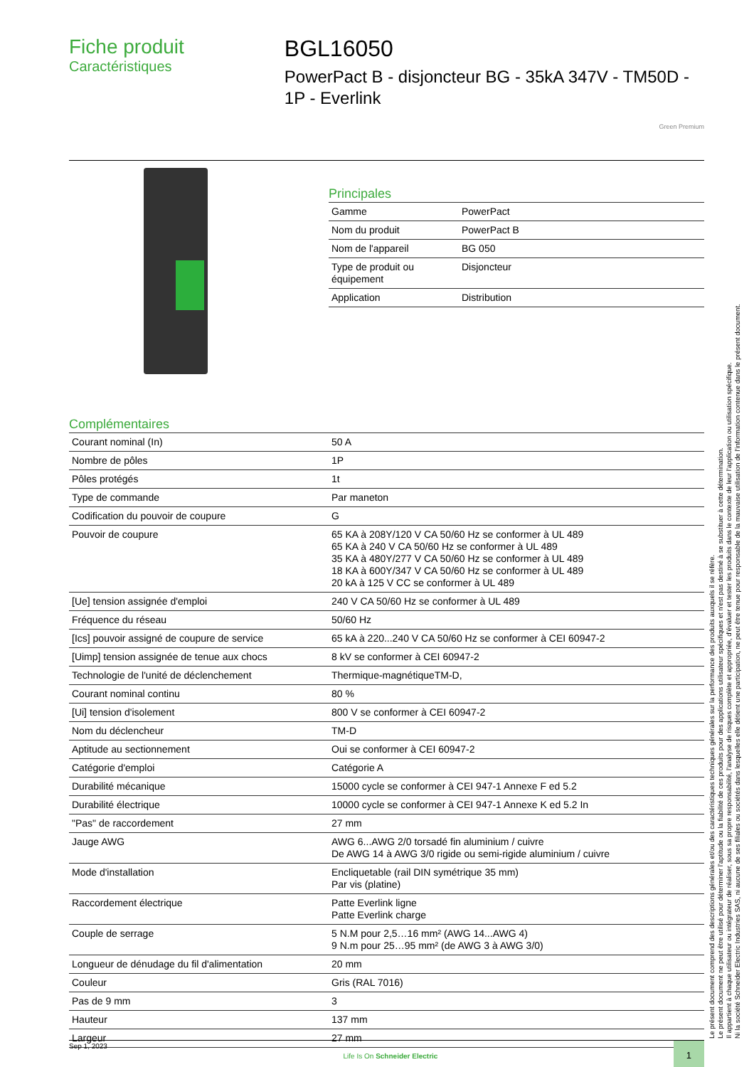Fiche produit
Caractéristiques
BGL16050
PowerPact B - disjoncteur BG - 35kA 347V - TM50D - 1P - Everlink
Green Premium
Principales
| Gamme | PowerPact |
| Nom du produit | PowerPact B |
| Nom de l'appareil | BG 050 |
| Type de produit ou équipement | Disjoncteur |
| Application | Distribution |
Complémentaires
| Courant nominal (In) | 50 A |
| Nombre de pôles | 1P |
| Pôles protégés | 1t |
| Type de commande | Par maneton |
| Codification du pouvoir de coupure | G |
| Pouvoir de coupure | 65 KA à 208Y/120 V CA 50/60 Hz se conformer à UL 489 65 KA à 240 V CA 50/60 Hz se conformer à UL 489 35 KA à 480Y/277 V CA 50/60 Hz se conformer à UL 489 18 KA à 600Y/347 V CA 50/60 Hz se conformer à UL 489 20 kA à 125 V CC se conformer à UL 489 |
| [Ue] tension assignée d'emploi | 240 V CA 50/60 Hz se conformer à UL 489 |
| Fréquence du réseau | 50/60 Hz |
| [Ics] pouvoir assigné de coupure de service | 65 kA à 220...240 V CA 50/60 Hz se conformer à CEI 60947-2 |
| [Uimp] tension assignée de tenue aux chocs | 8 kV se conformer à CEI 60947-2 |
| Technologie de l'unité de déclenchement | Thermique-magnétiqueTM-D, |
| Courant nominal continu | 80 % |
| [Ui] tension d'isolement | 800 V se conformer à CEI 60947-2 |
| Nom du déclencheur | TM-D |
| Aptitude au sectionnement | Oui se conformer à CEI 60947-2 |
| Catégorie d'emploi | Catégorie A |
| Durabilité mécanique | 15000 cycle se conformer à CEI 947-1 Annexe F ed 5.2 |
| Durabilité électrique | 10000 cycle se conformer à CEI 947-1 Annexe K ed 5.2 In |
| "Pas" de raccordement | 27 mm |
| Jauge AWG | AWG 6...AWG 2/0 torsadé fin aluminium / cuivre De AWG 14 à AWG 3/0 rigide ou semi-rigide aluminium / cuivre |
| Mode d'installation | Encliquetable (rail DIN symétrique 35 mm) Par vis (platine) |
| Raccordement électrique | Patte Everlink ligne Patte Everlink charge |
| Couple de serrage | 5 N.M pour 2,5…16 mm² (AWG 14...AWG 4) 9 N.m pour 25…95 mm² (de AWG 3 à AWG 3/0) |
| Longueur de dénudage du fil d'alimentation | 20 mm |
| Couleur | Gris (RAL 7016) |
| Pas de 9 mm | 3 |
| Hauteur | 137 mm |
| Largeur | 27 mm |
Le présent document comprend des descriptions générales et/ou des caractéristiques techniques générales sur la performance des produits auxquels il se réfère.
Le présent document ne peut être utilisé pour déterminer l'aptitude ou la fiabilité de ces produits pour des applications utilisateur spécifiques et n'est pas destiné à se substituer à cette détermination.
Il appartient à chaque utilisateur ou intégrateur de réaliser, sous sa propre responsabilité, l'analyse de risques complète et appropriée, d'évaluer et tester les produits dans le contexte de leur l'application ou utilisation spécifique.
Ni la société Schneider Electric Industries SAS, ni aucune de ses filiales ou sociétés dans lesquelles elle détient une participation, ne peut être tenue pour responsable de la mauvaise utilisation de l'information contenue dans le présent document.
Sep 1, 2023 Life Is On Schneider Electric 1